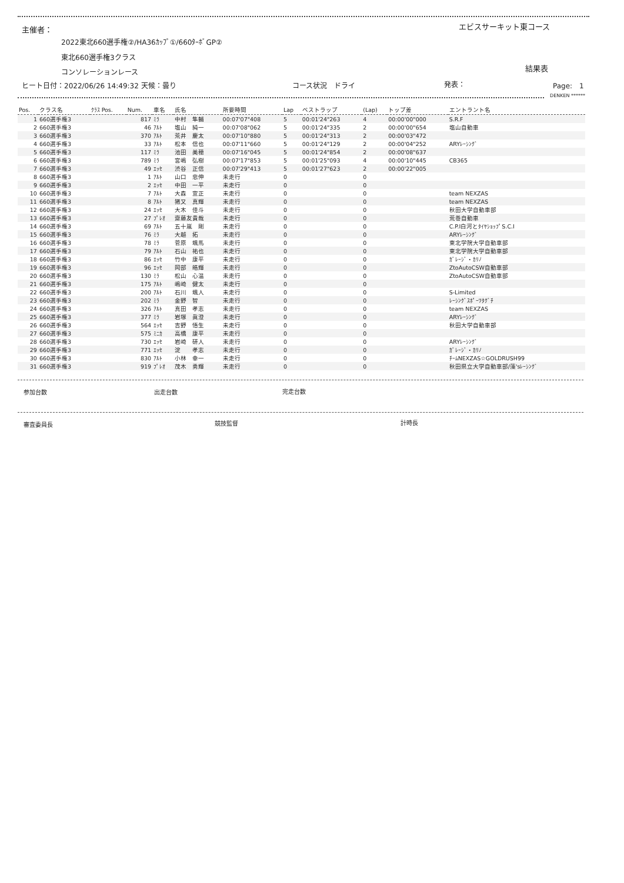主催者： エビスサーキット東コース
2022東北660選手権②/HA36ｶｯﾌﾟ①/660ﾀｰﾎﾞGP②
東北660選手権3クラス
結果表
コンソレーションレース
ヒート日付：2022/06/26 14:49:32 天候：曇り
コース状況　ドライ 発表： Page:　1
DENKEN ******
| Pos. | クラス名 | ｸﾗｽ Pos. | Num. | 車名 | 氏名 | 所要時間 | Lap | ベストラップ | (Lap) | トップ差 | エントラント名 |
| --- | --- | --- | --- | --- | --- | --- | --- | --- | --- | --- | --- |
| 1 | 660選手権3 | | 817 | ﾐﾗ | 中村 隼輔 | 00:07'07"408 | 5 | 00:01'24"263 | 4 | 00:00'00"000 | S.R.F |
| 2 | 660選手権3 | | 46 | ｱﾙﾄ | 塩山 純一 | 00:07'08"062 | 5 | 00:01'24"335 | 2 | 00:00'00"654 | 塩山自動車 |
| 3 | 660選手権3 | | 370 | ｱﾙﾄ | 荒井 慶太 | 00:07'10"880 | 5 | 00:01'24"313 | 2 | 00:00'03"472 | |
| 4 | 660選手権3 | | 33 | ｱﾙﾄ | 松本 信也 | 00:07'11"660 | 5 | 00:01'24"129 | 2 | 00:00'04"252 | ARYﾚｰｼﾝｸﾞ |
| 5 | 660選手権3 | | 117 | ﾐﾗ | 池田 美穂 | 00:07'16"045 | 5 | 00:01'24"854 | 2 | 00:00'08"637 | |
| 6 | 660選手権3 | | 789 | ﾐﾗ | 宮嶋 弘樹 | 00:07'17"853 | 5 | 00:01'25"093 | 4 | 00:00'10"445 | CB365 |
| 7 | 660選手権3 | | 49 | ｴｯｾ | 渋谷 正信 | 00:07'29"413 | 5 | 00:01'27"623 | 2 | 00:00'22"005 | |
| 8 | 660選手権3 | | 1 | ｱﾙﾄ | 山口 忠伸 | 未走行 | 0 | | 0 | | |
| 9 | 660選手権3 | | 2 | ｴｯｾ | 中田 一平 | 未走行 | 0 | | 0 | | |
| 10 | 660選手権3 | | 7 | ｱﾙﾄ | 大森 宣正 | 未走行 | 0 | | 0 | | team NEXZAS |
| 11 | 660選手権3 | | 8 | ｱﾙﾄ | 猪又 真輝 | 未走行 | 0 | | 0 | | team NEXZAS |
| 12 | 660選手権3 | | 24 | ｴｯｾ | 大木 佳斗 | 未走行 | 0 | | 0 | | 秋田大学自動車部 |
| 13 | 660選手権3 | | 27 | ﾌﾟﾚｵ | 齋藤友貴哉 | 未走行 | 0 | | 0 | | 荒巻自動車 |
| 14 | 660選手権3 | | 69 | ｱﾙﾄ | 五十嵐 剛 | 未走行 | 0 | | 0 | | C.P.I白河とﾀｲﾔｼｮｯﾌﾟS.C.I |
| 15 | 660選手権3 | | 76 | ﾐﾗ | 大越 拓 | 未走行 | 0 | | 0 | | ARYﾚｰｼﾝｸﾞ |
| 16 | 660選手権3 | | 78 | ﾐﾗ | 菅原 颯馬 | 未走行 | 0 | | 0 | | 東北学院大学自動車部 |
| 17 | 660選手権3 | | 79 | ｱﾙﾄ | 石山 祐也 | 未走行 | 0 | | 0 | | 東北学院大学自動車部 |
| 18 | 660選手権3 | | 86 | ｴｯｾ | 竹中 康平 | 未走行 | 0 | | 0 | | ｶﾞﾚｰｼﾞ・ｶﾘﾉ |
| 19 | 660選手権3 | | 96 | ｴｯｾ | 岡部 皓輝 | 未走行 | 0 | | 0 | | ZtoAutoCSW自動車部 |
| 20 | 660選手権3 | | 130 | ﾐﾗ | 松山 心温 | 未走行 | 0 | | 0 | | ZtoAutoCSW自動車部 |
| 21 | 660選手権3 | | 175 | ｱﾙﾄ | 嶋崎 健太 | 未走行 | 0 | | 0 | | |
| 22 | 660選手権3 | | 200 | ｱﾙﾄ | 石川 颯人 | 未走行 | 0 | | 0 | | S-Limited |
| 23 | 660選手権3 | | 202 | ﾐﾗ | 金野 智 | 未走行 | 0 | | 0 | | ﾚｰｼﾝｸﾞｽﾎﾟｰﾂﾀｸﾞﾁ |
| 24 | 660選手権3 | | 326 | ｱﾙﾄ | 真田 孝志 | 未走行 | 0 | | 0 | | team NEXZAS |
| 25 | 660選手権3 | | 377 | ﾐﾗ | 岩塚 眞澄 | 未走行 | 0 | | 0 | | ARYﾚｰｼﾝｸﾞ |
| 26 | 660選手権3 | | 564 | ｴｯｾ | 吉野 悟生 | 未走行 | 0 | | 0 | | 秋田大学自動車部 |
| 27 | 660選手権3 | | 575 | ﾐﾆｶ | 高橋 康平 | 未走行 | 0 | | 0 | | |
| 28 | 660選手権3 | | 730 | ｴｯｾ | 岩崎 研人 | 未走行 | 0 | | 0 | | ARYﾚｰｼﾝｸﾞ |
| 29 | 660選手権3 | | 771 | ｴｯｾ | 淀 孝志 | 未走行 | 0 | | 0 | | ｶﾞﾚｰｼﾞ・ｶﾘﾉ |
| 30 | 660選手権3 | | 830 | ｱﾙﾄ | 小林 幸一 | 未走行 | 0 | | 0 | | ﾁｰﾑNEXZAS☆GOLDRUSH99 |
| 31 | 660選手権3 | | 919 | ﾌﾟﾚｵ | 茂木 勇輝 | 未走行 | 0 | | 0 | | 秋田県立大学自動車部/藻'sﾚｰｼﾝｸﾞ |
参加台数 出走台数 完走台数
審査委員長 競技監督 計時長